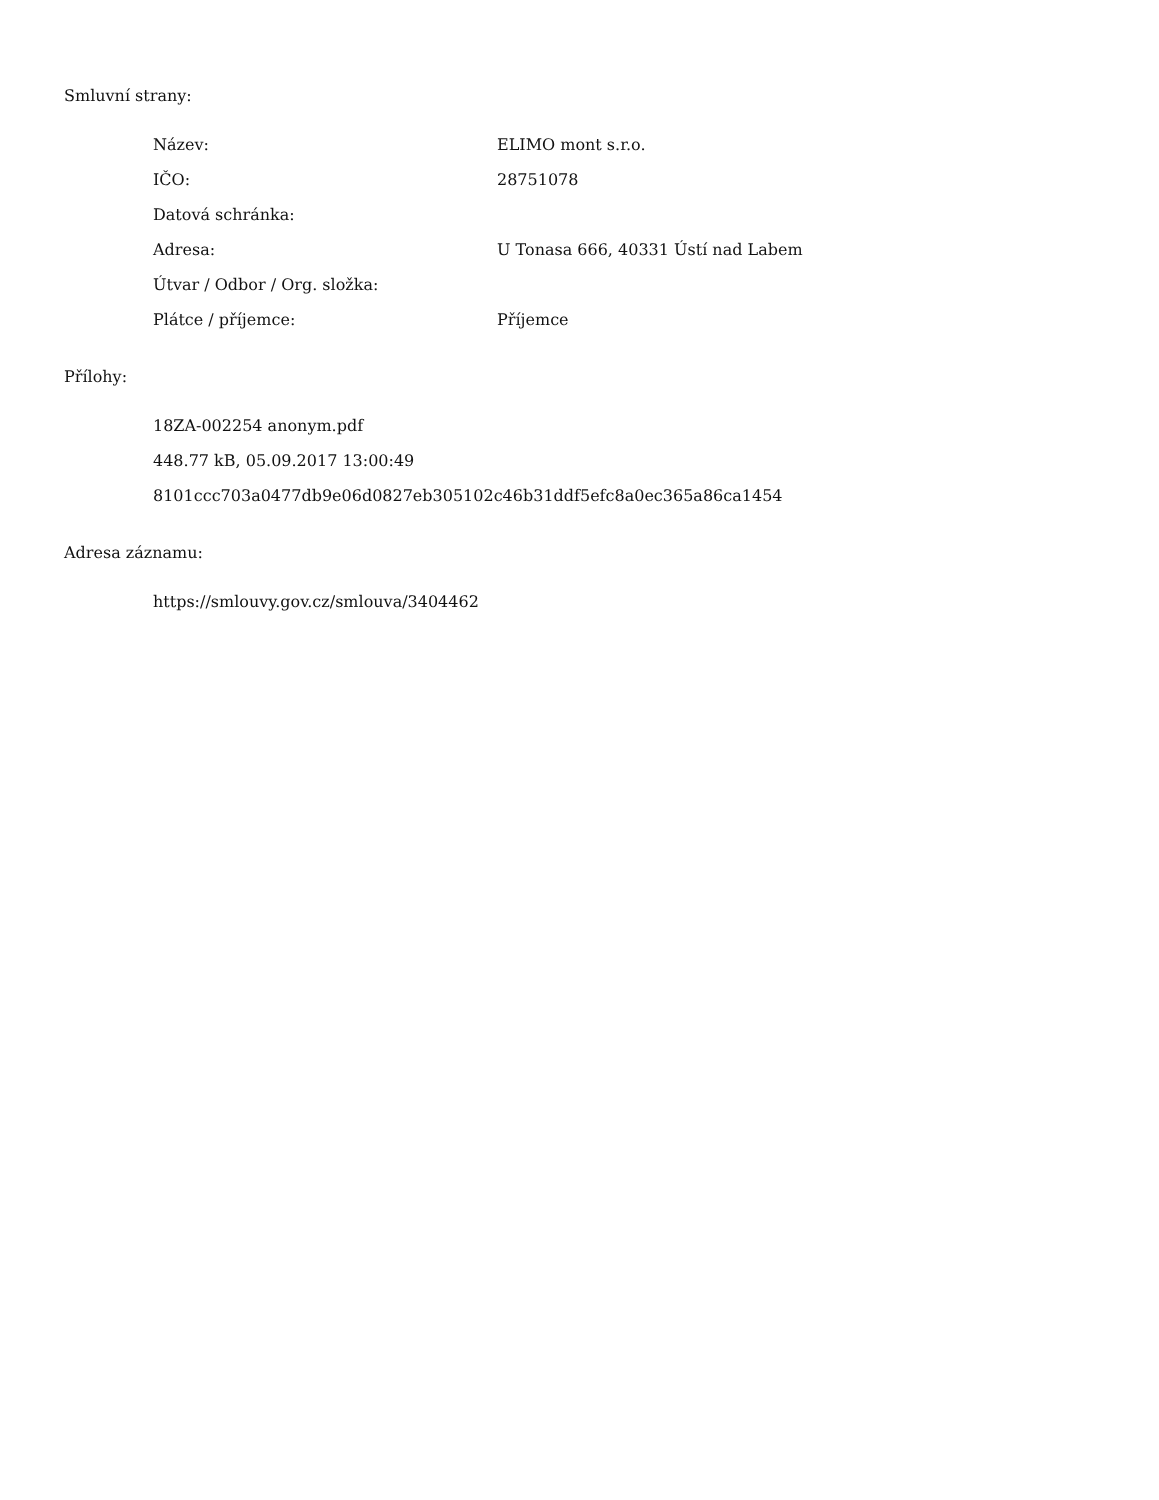Smluvní strany:
| Název: | ELIMO mont s.r.o. |
| IČO: | 28751078 |
| Datová schránka: | |
| Adresa: | U Tonasa 666, 40331 Ústí nad Labem |
| Útvar / Odbor / Org. složka: | |
| Plátce / příjemce: | Příjemce |
Přílohy:
18ZA-002254 anonym.pdf
448.77 kB, 05.09.2017 13:00:49
8101ccc703a0477db9e06d0827eb305102c46b31ddf5efc8a0ec365a86ca1454
Adresa záznamu:
https://smlouvy.gov.cz/smlouva/3404462